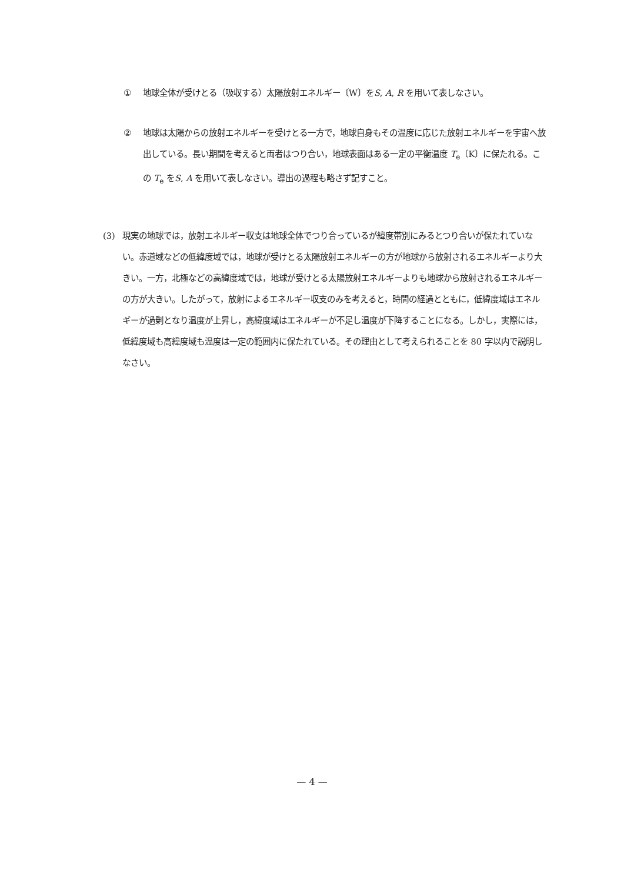① 地球全体が受けとる（吸収する）太陽放射エネルギー〔W〕をS, A, R を用いて表しなさい。
② 地球は太陽からの放射エネルギーを受けとる一方で，地球自身もその温度に応じた放射エネルギーを宇宙へ放出している。長い期間を考えると両者はつり合い，地球表面はある一定の平衡温度 T<sub>e</sub>〔K〕に保たれる。この T<sub>e</sub> をS, A を用いて表しなさい。導出の過程も略さず記すこと。
(3) 現実の地球では，放射エネルギー収支は地球全体でつり合っているが緯度帯別にみるとつり合いが保たれていない。赤道域などの低緯度域では，地球が受けとる太陽放射エネルギーの方が地球から放射されるエネルギーより大きい。一方，北極などの高緯度域では，地球が受けとる太陽放射エネルギーよりも地球から放射されるエネルギーの方が大きい。したがって，放射によるエネルギー収支のみを考えると，時間の経過とともに，低緯度域はエネルギーが過剰となり温度が上昇し，高緯度域はエネルギーが不足し温度が下降することになる。しかし，実際には，低緯度域も高緯度域も温度は一定の範囲内に保たれている。その理由として考えられることを 80 字以内で説明しなさい。
— 4 —